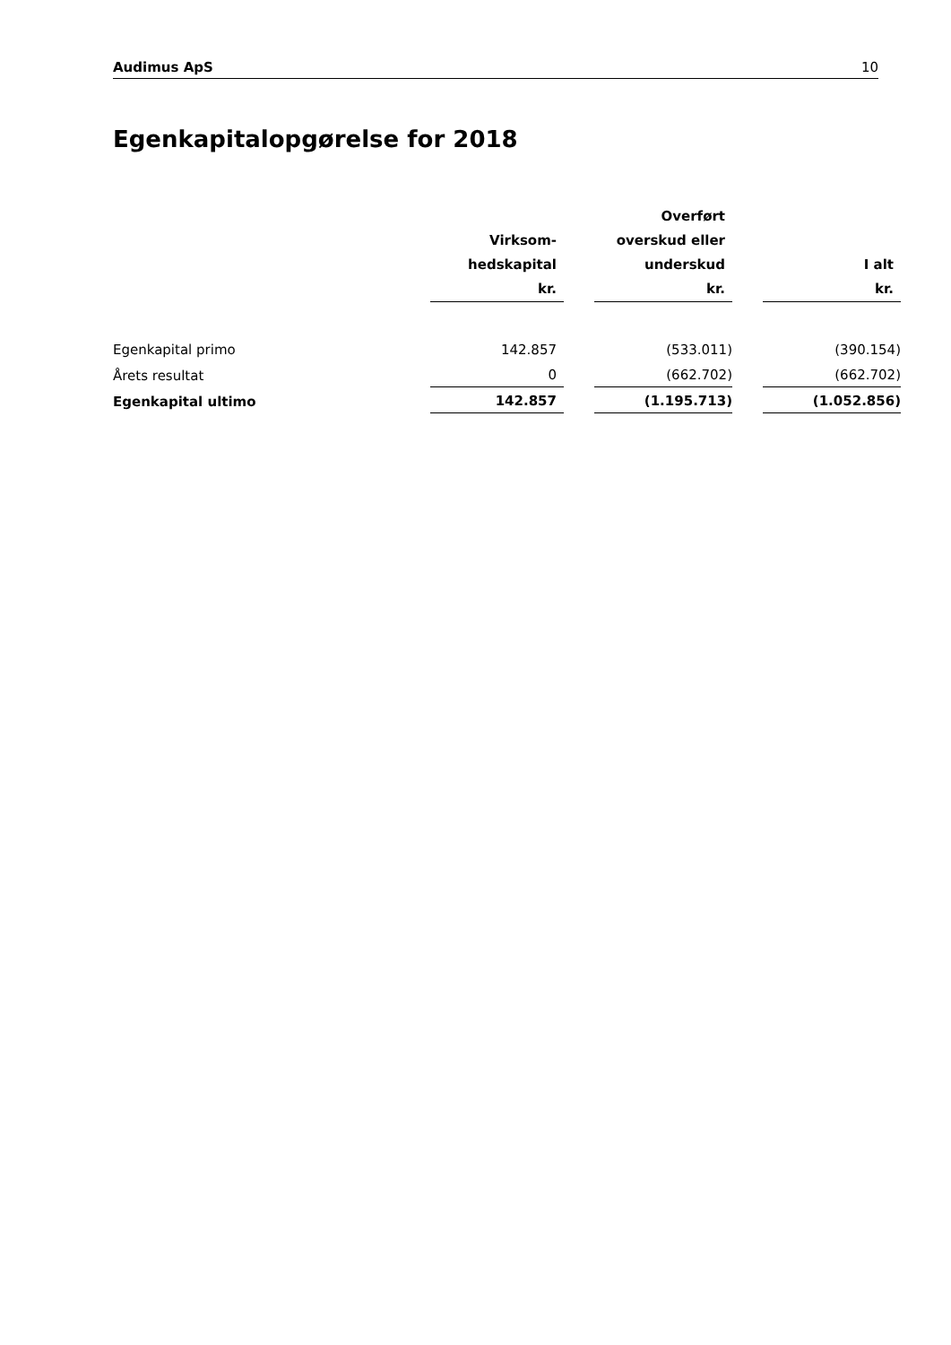Audimus ApS 10
Egenkapitalopgørelse for 2018
| | Virksom- hedskapital kr. | | Overført overskud eller underskud kr. | | I alt kr. |
| --- | --- | --- | --- | --- | --- |
| Egenkapital primo | 142.857 | | (533.011) | | (390.154) |
| Årets resultat | 0 | | (662.702) | | (662.702) |
| Egenkapital ultimo | 142.857 | | (1.195.713) | | (1.052.856) |